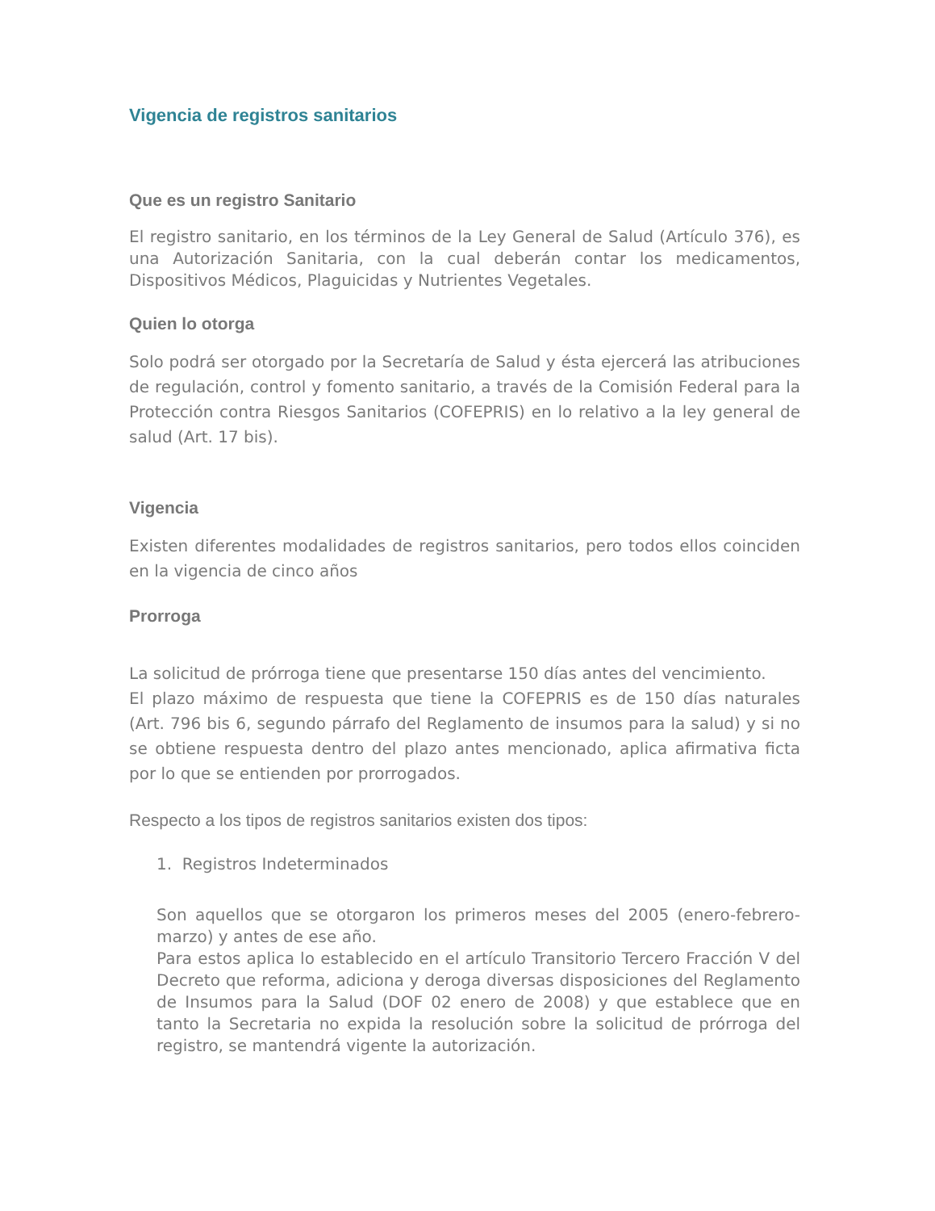Vigencia de registros sanitarios
Que es un registro Sanitario
El registro sanitario, en los términos de la Ley General de Salud (Artículo 376), es una Autorización Sanitaria, con la cual deberán contar los medicamentos, Dispositivos Médicos, Plaguicidas y Nutrientes Vegetales.
Quien lo otorga
Solo podrá ser otorgado por la Secretaría de Salud y ésta ejercerá las atribuciones de regulación, control y fomento sanitario, a través de la Comisión Federal para la Protección contra Riesgos Sanitarios (COFEPRIS) en lo relativo a la ley general de salud (Art. 17 bis).
Vigencia
Existen diferentes modalidades de registros sanitarios, pero todos ellos coinciden en la vigencia de cinco años
Prorroga
La solicitud de prórroga tiene que presentarse 150 días antes del vencimiento.
El plazo máximo de respuesta que tiene la COFEPRIS es de 150 días naturales (Art. 796 bis 6, segundo párrafo del Reglamento de insumos para la salud) y si no se obtiene respuesta dentro del plazo antes mencionado, aplica afirmativa ficta por lo que se entienden por prorrogados.
Respecto a los tipos de registros sanitarios existen dos tipos:
1. Registros Indeterminados
Son aquellos que se otorgaron los primeros meses del 2005 (enero-febrero-marzo) y antes de ese año.
Para estos aplica lo establecido en el artículo Transitorio Tercero Fracción V del Decreto que reforma, adiciona y deroga diversas disposiciones del Reglamento de Insumos para la Salud (DOF 02 enero de 2008) y que establece que en tanto la Secretaria no expida la resolución sobre la solicitud de prórroga del registro, se mantendrá vigente la autorización.